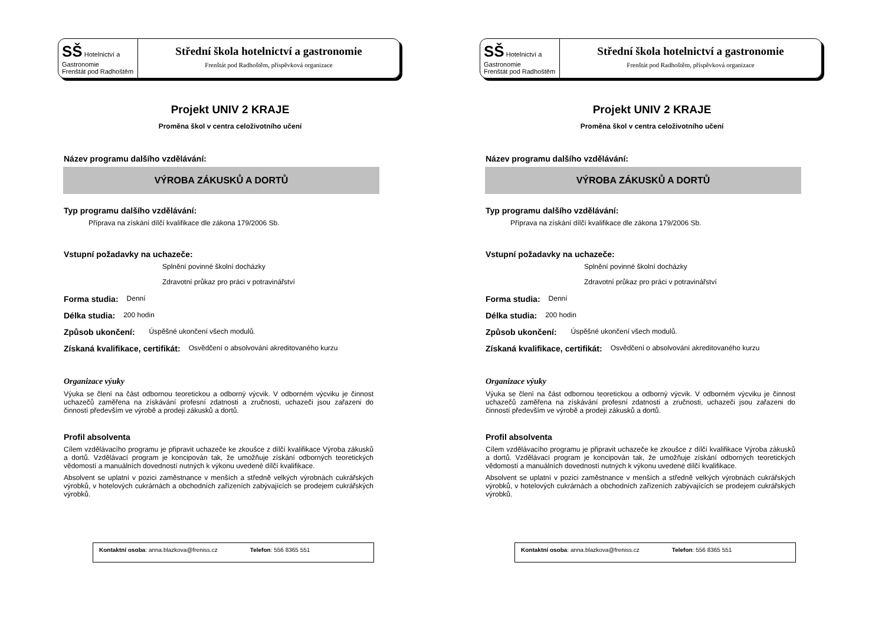SŠ Hotelnictví a Gastronomie
Frenštát pod Radhoštěm
Střední škola hotelnictví a gastronomie
Frenštát pod Radhoštěm, příspěvková organizace
Projekt UNIV 2 KRAJE
Proměna škol v centra celoživotního učení
Název programu dalšího vzdělávání:
VÝROBA ZÁKUSKŮ A DORTŮ
Typ programu dalšího vzdělávání:
Příprava na získání dílčí kvalifikace dle zákona 179/2006 Sb.
Vstupní požadavky na uchazeče:
Splnění povinné školní docházky
Zdravotní průkaz pro práci v potravinářství
Forma studia: Denní
Délka studia: 200 hodin
Způsob ukončení: Úspěšné ukončení všech modulů.
Získaná kvalifikace, certifikát: Osvědčení o absolvování akreditovaného kurzu
Organizace výuky
Výuka se člení na část odbornou teoretickou a odborný výcvik. V odborném výcviku je činnost uchazečů zaměřena na získávání profesní zdatnosti a zručnosti, uchazeči jsou zařazeni do činností především ve výrobě a prodeji zákusků a dortů.
Profil absolventa
Cílem vzdělávacího programu je připravit uchazeče ke zkoušce z dílčí kvalifikace Výroba zákusků a dortů. Vzdělávací program je koncipován tak, že umožňuje získání odborných teoretických vědomostí a manuálních dovedností nutných k výkonu uvedené dílčí kvalifikace.
Absolvent se uplatní v pozici zaměstnance v menších a středně velkých výrobnách cukrářských výrobků, v hotelových cukrárnách a obchodních zařízeních zabývajících se prodejem cukrářských výrobků.
Kontaktní osoba: anna.blazkova@freniss.cz Telefon: 556 8365 551
SŠ Hotelnictví a Gastronomie
Frenštát pod Radhoštěm
Střední škola hotelnictví a gastronomie
Frenštát pod Radhoštěm, příspěvková organizace
Projekt UNIV 2 KRAJE
Proměna škol v centra celoživotního učení
Název programu dalšího vzdělávání:
VÝROBA ZÁKUSKŮ A DORTŮ
Typ programu dalšího vzdělávání:
Příprava na získání dílčí kvalifikace dle zákona 179/2006 Sb.
Vstupní požadavky na uchazeče:
Splnění povinné školní docházky
Zdravotní průkaz pro práci v potravinářství
Forma studia: Denní
Délka studia: 200 hodin
Způsob ukončení: Úspěšné ukončení všech modulů.
Získaná kvalifikace, certifikát: Osvědčení o absolvování akreditovaného kurzu
Organizace výuky
Výuka se člení na část odbornou teoretickou a odborný výcvik. V odborném výcviku je činnost uchazečů zaměřena na získávání profesní zdatnosti a zručnosti, uchazeči jsou zařazeni do činností především ve výrobě a prodeji zákusků a dortů.
Profil absolventa
Cílem vzdělávacího programu je připravit uchazeče ke zkoušce z dílčí kvalifikace Výroba zákusků a dortů. Vzdělávací program je koncipován tak, že umožňuje získání odborných teoretických vědomostí a manuálních dovedností nutných k výkonu uvedené dílčí kvalifikace.
Absolvent se uplatní v pozici zaměstnance v menších a středně velkých výrobnách cukrářských výrobků, v hotelových cukrárnách a obchodních zařízeních zabývajících se prodejem cukrářských výrobků.
Kontaktní osoba: anna.blazkova@freniss.cz Telefon: 556 8365 551